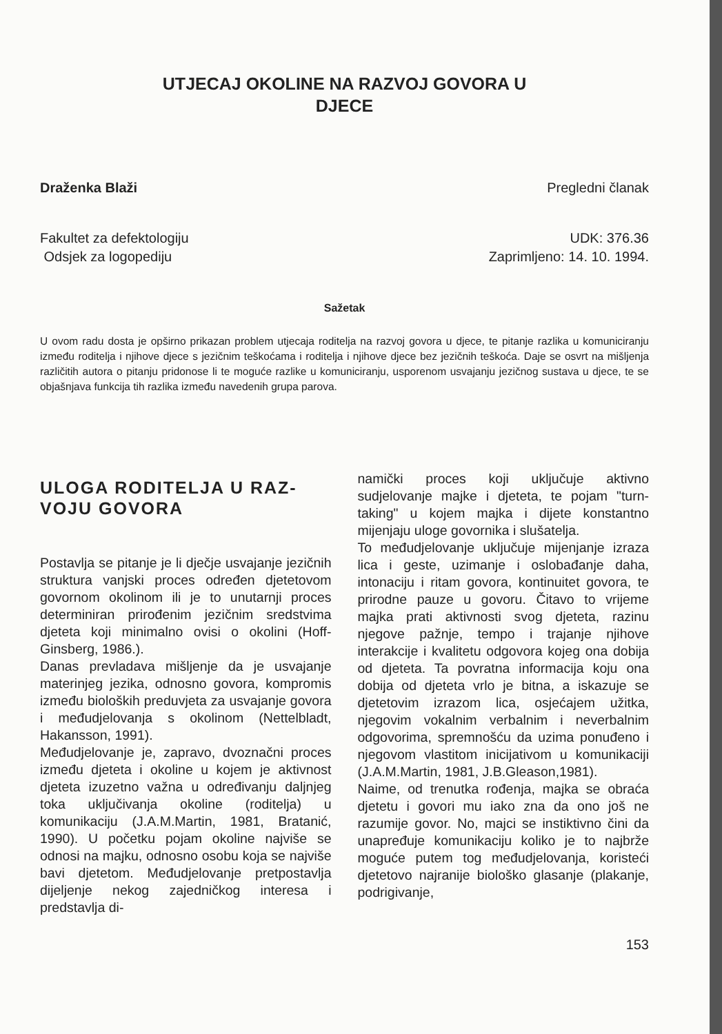UTJECAJ OKOLINE NA RAZVOJ GOVORA U
DJECE
Draženka Blaži Pregledni članak
Fakultet za defektologiju
Odsjek za logopediju UDK: 376.36
Zaprimljeno: 14. 10. 1994.
Sažetak
U ovom radu dosta je opširno prikazan problem utjecaja roditelja na razvoj govora u djece, te pitanje razlika u komuniciranju između roditelja i njihove djece s jezičnim teškoćama i roditelja i njihove djece bez jezičnih teškoća. Daje se osvrt na mišljenja različitih autora o pitanju pridonose li te moguće razlike u komuniciranju, usporenom usvajanju jezičnog sustava u djece, te se objašnjava funkcija tih razlika između navedenih grupa parova.
ULOGA RODITELJA U RAZ-
VOJU GOVORA
Postavlja se pitanje je li dječje usvajanje jezičnih struktura vanjski proces određen djetetovom govornom okolinom ili je to unutarnji proces determiniran prirođenim jezičnim sredstvima djeteta koji minimalno ovisi o okolini (Hoff-Ginsberg, 1986.).
Danas prevladava mišljenje da je usvajanje materinjeg jezika, odnosno govora, kompromis između bioloških preduvjeta za usvajanje govora i međudjelovanja s okolinom (Nettelbladt, Hakansson, 1991).
Međudjelovanje je, zapravo, dvoznačni proces između djeteta i okoline u kojem je aktivnost djeteta izuzetno važna u određivanju daljnjeg toka uključivanja okoline (roditelja) u komunikaciju (J.A.M.Martin, 1981, Bratanić, 1990). U početku pojam okoline najviše se odnosi na majku, odnosno osobu koja se najviše bavi djetetom. Međudjelovanje pretpostavlja dijeljenje nekog zajedničkog interesa i predstavlja di-
namički proces koji uključuje aktivno sudjelovanje majke i djeteta, te pojam "turn-taking" u kojem majka i dijete konstantno mijenjaju uloge govornika i slušatelja.
To međudjelovanje uključuje mijenjanje izraza lica i geste, uzimanje i oslobađanje daha, intonaciju i ritam govora, kontinuitet govora, te prirodne pauze u govoru. Čitavo to vrijeme majka prati aktivnosti svog djeteta, razinu njegove pažnje, tempo i trajanje njihove interakcije i kvalitetu odgovora kojeg ona dobija od djeteta. Ta povratna informacija koju ona dobija od djeteta vrlo je bitna, a iskazuje se djetetovim izrazom lica, osjećajem užitka, njegovim vokalnim verbalnim i neverbalnim odgovorima, spremnošću da uzima ponuđeno i njegovom vlastitom inicijativom u komunikaciji (J.A.M.Martin, 1981, J.B.Gleason,1981).
Naime, od trenutka rođenja, majka se obraća djetetu i govori mu iako zna da ono još ne razumije govor. No, majci se instiktivno čini da unapređuje komunikaciju koliko je to najbrže moguće putem tog međudjelovanja, koristeći djetetovo najranije biološko glasanje (plakanje, podrigivanje,
153